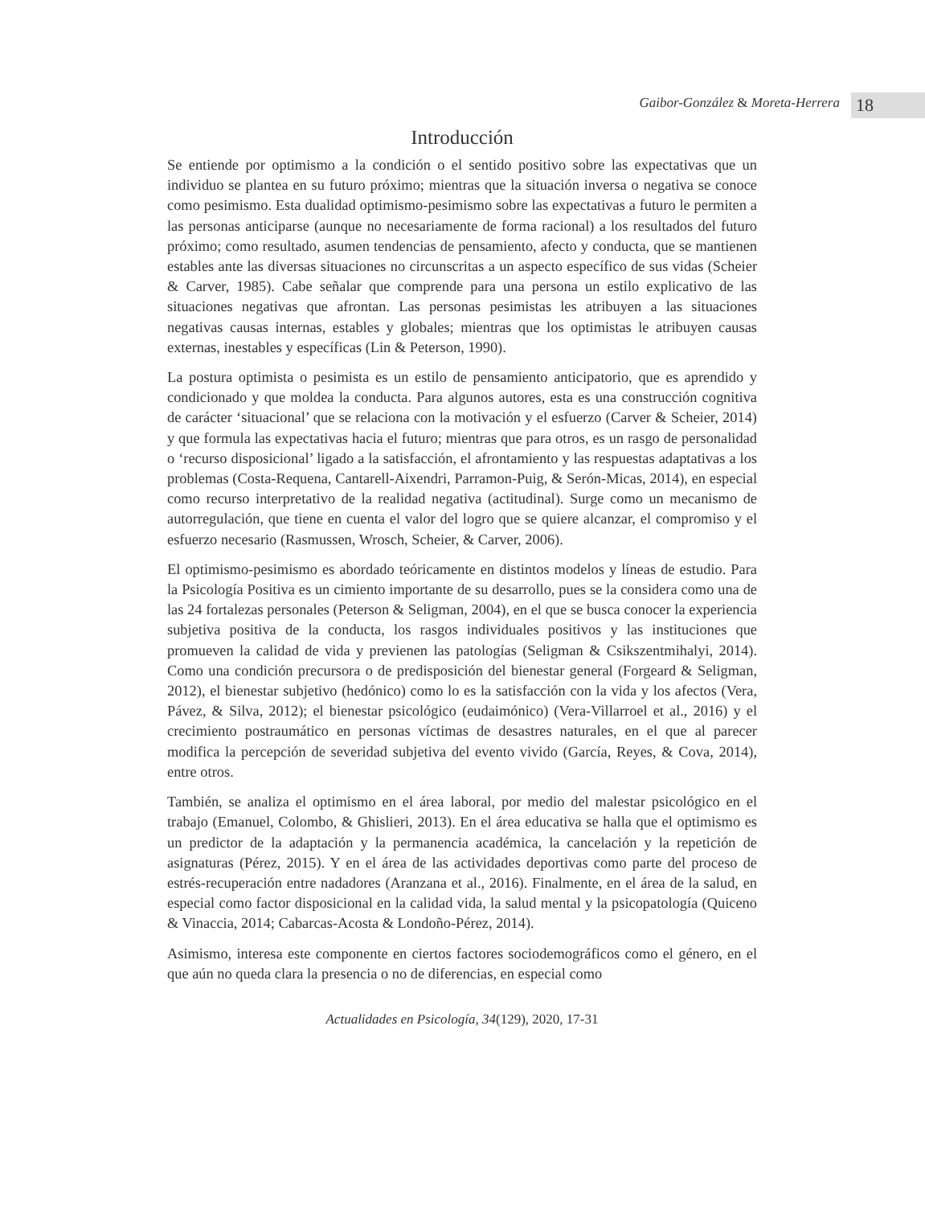Gaibor-González & Moreta-Herrera 18
Introducción
Se entiende por optimismo a la condición o el sentido positivo sobre las expectativas que un individuo se plantea en su futuro próximo; mientras que la situación inversa o negativa se conoce como pesimismo. Esta dualidad optimismo-pesimismo sobre las expectativas a futuro le permiten a las personas anticiparse (aunque no necesariamente de forma racional) a los resultados del futuro próximo; como resultado, asumen tendencias de pensamiento, afecto y conducta, que se mantienen estables ante las diversas situaciones no circunscritas a un aspecto específico de sus vidas (Scheier & Carver, 1985). Cabe señalar que comprende para una persona un estilo explicativo de las situaciones negativas que afrontan. Las personas pesimistas les atribuyen a las situaciones negativas causas internas, estables y globales; mientras que los optimistas le atribuyen causas externas, inestables y específicas (Lin & Peterson, 1990).
La postura optimista o pesimista es un estilo de pensamiento anticipatorio, que es aprendido y condicionado y que moldea la conducta. Para algunos autores, esta es una construcción cognitiva de carácter ‘situacional’ que se relaciona con la motivación y el esfuerzo (Carver & Scheier, 2014) y que formula las expectativas hacia el futuro; mientras que para otros, es un rasgo de personalidad o ‘recurso disposicional’ ligado a la satisfacción, el afrontamiento y las respuestas adaptativas a los problemas (Costa-Requena, Cantarell-Aixendri, Parramon-Puig, & Serón-Micas, 2014), en especial como recurso interpretativo de la realidad negativa (actitudinal). Surge como un mecanismo de autorregulación, que tiene en cuenta el valor del logro que se quiere alcanzar, el compromiso y el esfuerzo necesario (Rasmussen, Wrosch, Scheier, & Carver, 2006).
El optimismo-pesimismo es abordado teóricamente en distintos modelos y líneas de estudio. Para la Psicología Positiva es un cimiento importante de su desarrollo, pues se la considera como una de las 24 fortalezas personales (Peterson & Seligman, 2004), en el que se busca conocer la experiencia subjetiva positiva de la conducta, los rasgos individuales positivos y las instituciones que promueven la calidad de vida y previenen las patologías (Seligman & Csikszentmihalyi, 2014). Como una condición precursora o de predisposición del bienestar general (Forgeard & Seligman, 2012), el bienestar subjetivo (hedónico) como lo es la satisfacción con la vida y los afectos (Vera, Pávez, & Silva, 2012); el bienestar psicológico (eudaimónico) (Vera-Villarroel et al., 2016) y el crecimiento postraumático en personas víctimas de desastres naturales, en el que al parecer modifica la percepción de severidad subjetiva del evento vivido (García, Reyes, & Cova, 2014), entre otros.
También, se analiza el optimismo en el área laboral, por medio del malestar psicológico en el trabajo (Emanuel, Colombo, & Ghislieri, 2013). En el área educativa se halla que el optimismo es un predictor de la adaptación y la permanencia académica, la cancelación y la repetición de asignaturas (Pérez, 2015). Y en el área de las actividades deportivas como parte del proceso de estrés-recuperación entre nadadores (Aranzana et al., 2016). Finalmente, en el área de la salud, en especial como factor disposicional en la calidad vida, la salud mental y la psicopatología (Quiceno & Vinaccia, 2014; Cabarcas-Acosta & Londoño-Pérez, 2014).
Asimismo, interesa este componente en ciertos factores sociodemográficos como el género, en el que aún no queda clara la presencia o no de diferencias, en especial como
Actualidades en Psicología, 34(129), 2020, 17-31